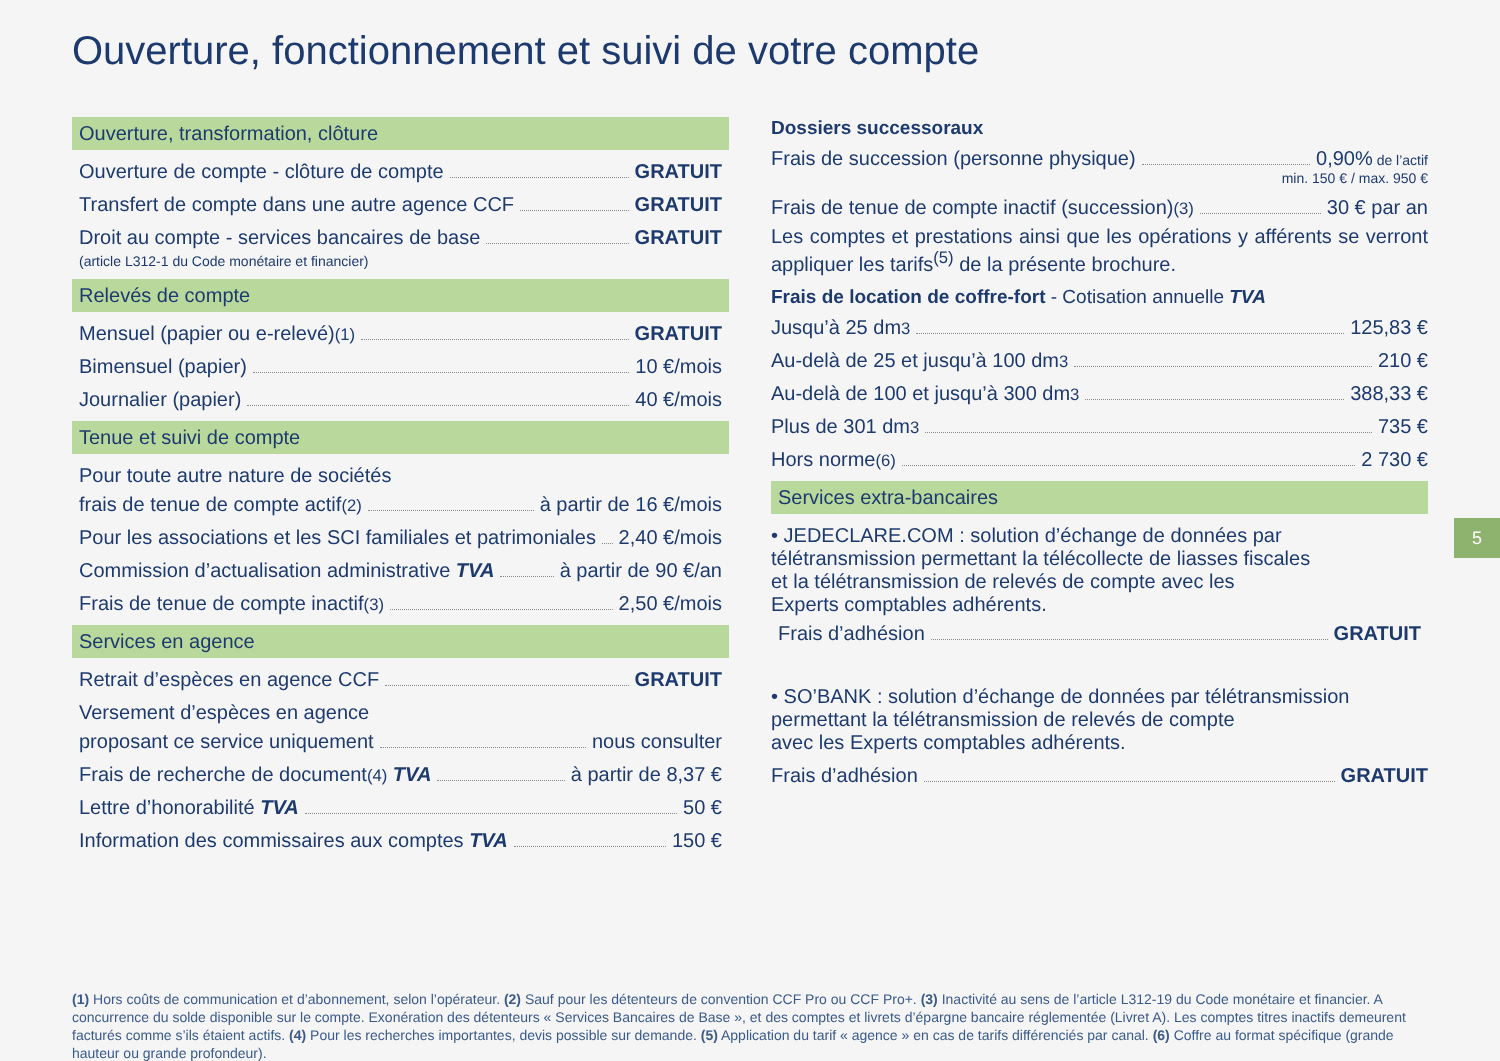Ouverture, fonctionnement et suivi de votre compte
Ouverture, transformation, clôture
Ouverture de compte - clôture de compte GRATUIT
Transfert de compte dans une autre agence CCF GRATUIT
Droit au compte - services bancaires de base GRATUIT
(article L312-1 du Code monétaire et financier)
Relevés de compte
Mensuel (papier ou e-relevé)<sup>(1)</sup> GRATUIT
Bimensuel (papier) 10 €/mois
Journalier (papier) 40 €/mois
Tenue et suivi de compte
Pour toute autre nature de sociétés
frais de tenue de compte actif<sup>(2)</sup> à partir de 16 €/mois
Pour les associations et les SCI familiales et patrimoniales 2,40 €/mois
Commission d’actualisation administrative TVA à partir de 90 €/an
Frais de tenue de compte inactif<sup>(3)</sup> 2,50 €/mois
Services en agence
Retrait d’espèces en agence CCF GRATUIT
Versement d’espèces en agence
proposant ce service uniquement nous consulter
Frais de recherche de document<sup>(4)</sup> TVA à partir de 8,37 €
Lettre d’honorabilité TVA 50 €
Information des commissaires aux comptes TVA 150 €
Dossiers successoraux
Frais de succession (personne physique) 0,90% de l’actif
min. 150 € / max. 950 €
Frais de tenue de compte inactif (succession)<sup>(3)</sup> 30 € par an
Les comptes et prestations ainsi que les opérations y afférents se verront appliquer les tarifs<sup>(5)</sup> de la présente brochure.
Frais de location de coffre-fort - Cotisation annuelle TVA
Jusqu’à 25 dm<sup>3</sup> 125,83 €
Au-delà de 25 et jusqu’à 100 dm<sup>3</sup> 210 €
Au-delà de 100 et jusqu’à 300 dm<sup>3</sup> 388,33 €
Plus de 301 dm<sup>3</sup> 735 €
Hors norme<sup>(6)</sup> 2 730 €
Services extra-bancaires
• JEDECLARE.COM : solution d’échange de données par
télétransmission permettant la télécollecte de liasses fiscales
et la télétransmission de relevés de compte avec les
Experts comptables adhérents.
Frais d’adhésion GRATUIT
• SO’BANK : solution d’échange de données par télétransmission
permettant la télétransmission de relevés de compte
avec les Experts comptables adhérents.
Frais d’adhésion GRATUIT
5
(1) Hors coûts de communication et d’abonnement, selon l’opérateur. (2) Sauf pour les détenteurs de convention CCF Pro ou CCF Pro+. (3) Inactivité au sens de l’article L312-19 du Code monétaire et financier. A concurrence du solde disponible sur le compte. Exonération des détenteurs « Services Bancaires de Base », et des comptes et livrets d’épargne bancaire réglementée (Livret A). Les comptes titres inactifs demeurent facturés comme s’ils étaient actifs. (4) Pour les recherches importantes, devis possible sur demande. (5) Application du tarif « agence » en cas de tarifs différenciés par canal. (6) Coffre au format spécifique (grande hauteur ou grande profondeur).